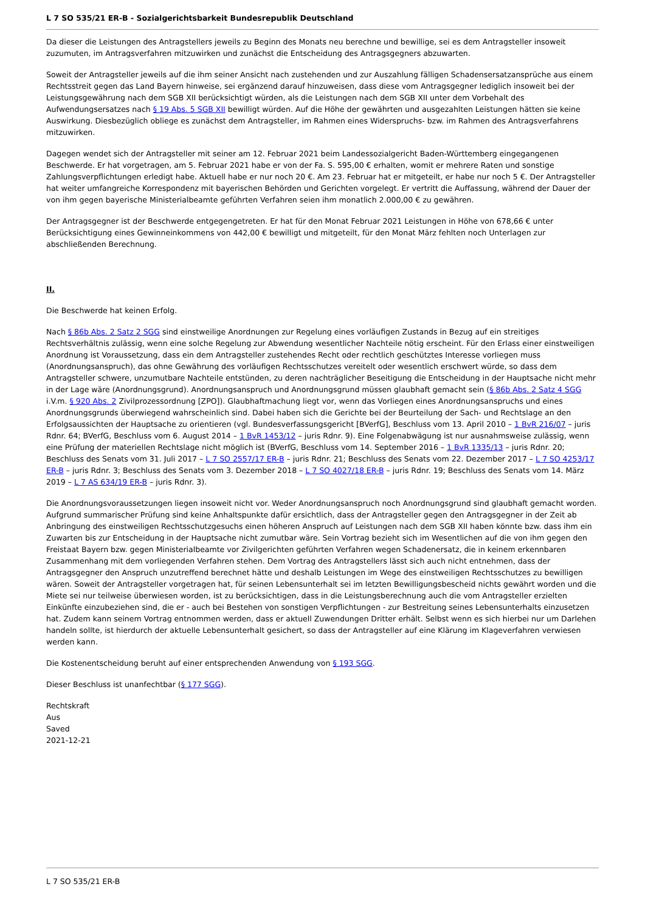L 7 SO 535/21 ER-B - Sozialgerichtsbarkeit Bundesrepublik Deutschland
Da dieser die Leistungen des Antragstellers jeweils zu Beginn des Monats neu berechne und bewillige, sei es dem Antragsteller insoweit zuzumuten, im Antragsverfahren mitzuwirken und zunächst die Entscheidung des Antragsgegners abzuwarten.
Soweit der Antragsteller jeweils auf die ihm seiner Ansicht nach zustehenden und zur Auszahlung fälligen Schadensersatzansprüche aus einem Rechtsstreit gegen das Land Bayern hinweise, sei ergänzend darauf hinzuweisen, dass diese vom Antragsgegner lediglich insoweit bei der Leistungsgewährung nach dem SGB XII berücksichtigt würden, als die Leistungen nach dem SGB XII unter dem Vorbehalt des Aufwendungsersatzes nach § 19 Abs. 5 SGB XII bewilligt würden. Auf die Höhe der gewährten und ausgezahlten Leistungen hätten sie keine Auswirkung. Diesbezüglich obliege es zunächst dem Antragsteller, im Rahmen eines Widerspruchs- bzw. im Rahmen des Antragsverfahrens mitzuwirken.
Dagegen wendet sich der Antragsteller mit seiner am 12. Februar 2021 beim Landessozialgericht Baden-Württemberg eingegangenen Beschwerde. Er hat vorgetragen, am 5. Februar 2021 habe er von der Fa. S. 595,00 € erhalten, womit er mehrere Raten und sonstige Zahlungsverpflichtungen erledigt habe. Aktuell habe er nur noch 20 €. Am 23. Februar hat er mitgeteilt, er habe nur noch 5 €. Der Antragsteller hat weiter umfangreiche Korrespondenz mit bayerischen Behörden und Gerichten vorgelegt. Er vertritt die Auffassung, während der Dauer der von ihm gegen bayerische Ministerialbeamte geführten Verfahren seien ihm monatlich 2.000,00 € zu gewähren.
Der Antragsgegner ist der Beschwerde entgegengetreten. Er hat für den Monat Februar 2021 Leistungen in Höhe von 678,66 € unter Berücksichtigung eines Gewinneinkommens von 442,00 € bewilligt und mitgeteilt, für den Monat März fehlten noch Unterlagen zur abschließenden Berechnung.
II.
Die Beschwerde hat keinen Erfolg.
Nach § 86b Abs. 2 Satz 2 SGG sind einstweilige Anordnungen zur Regelung eines vorläufigen Zustands in Bezug auf ein streitiges Rechtsverhältnis zulässig, wenn eine solche Regelung zur Abwendung wesentlicher Nachteile nötig erscheint. Für den Erlass einer einstweiligen Anordnung ist Voraussetzung, dass ein dem Antragsteller zustehendes Recht oder rechtlich geschütztes Interesse vorliegen muss (Anordnungsanspruch), das ohne Gewährung des vorläufigen Rechtsschutzes vereitelt oder wesentlich erschwert würde, so dass dem Antragsteller schwere, unzumutbare Nachteile entstünden, zu deren nachträglicher Beseitigung die Entscheidung in der Hauptsache nicht mehr in der Lage wäre (Anordnungsgrund). Anordnungsanspruch und Anordnungsgrund müssen glaubhaft gemacht sein (§ 86b Abs. 2 Satz 4 SGG i.V.m. § 920 Abs. 2 Zivilprozessordnung [ZPO]). Glaubhaftmachung liegt vor, wenn das Vorliegen eines Anordnungsanspruchs und eines Anordnungsgrunds überwiegend wahrscheinlich sind. Dabei haben sich die Gerichte bei der Beurteilung der Sach- und Rechtslage an den Erfolgsaussichten der Hauptsache zu orientieren (vgl. Bundesverfassungsgericht [BVerfG], Beschluss vom 13. April 2010 – 1 BvR 216/07 – juris Rdnr. 64; BVerfG, Beschluss vom 6. August 2014 – 1 BvR 1453/12 – juris Rdnr. 9). Eine Folgenabwägung ist nur ausnahmsweise zulässig, wenn eine Prüfung der materiellen Rechtslage nicht möglich ist (BVerfG, Beschluss vom 14. September 2016 – 1 BvR 1335/13 – juris Rdnr. 20; Beschluss des Senats vom 31. Juli 2017 – L 7 SO 2557/17 ER-B – juris Rdnr. 21; Beschluss des Senats vom 22. Dezember 2017 – L 7 SO 4253/17 ER-B – juris Rdnr. 3; Beschluss des Senats vom 3. Dezember 2018 – L 7 SO 4027/18 ER-B – juris Rdnr. 19; Beschluss des Senats vom 14. März 2019 – L 7 AS 634/19 ER-B – juris Rdnr. 3).
Die Anordnungsvoraussetzungen liegen insoweit nicht vor. Weder Anordnungsanspruch noch Anordnungsgrund sind glaubhaft gemacht worden. Aufgrund summarischer Prüfung sind keine Anhaltspunkte dafür ersichtlich, dass der Antragsteller gegen den Antragsgegner in der Zeit ab Anbringung des einstweiligen Rechtsschutzgesuchs einen höheren Anspruch auf Leistungen nach dem SGB XII haben könnte bzw. dass ihm ein Zuwarten bis zur Entscheidung in der Hauptsache nicht zumutbar wäre. Sein Vortrag bezieht sich im Wesentlichen auf die von ihm gegen den Freistaat Bayern bzw. gegen Ministerialbeamte vor Zivilgerichten geführten Verfahren wegen Schadenersatz, die in keinem erkennbaren Zusammenhang mit dem vorliegenden Verfahren stehen. Dem Vortrag des Antragstellers lässt sich auch nicht entnehmen, dass der Antragsgegner den Anspruch unzutreffend berechnet hätte und deshalb Leistungen im Wege des einstweiligen Rechtsschutzes zu bewilligen wären. Soweit der Antragsteller vorgetragen hat, für seinen Lebensunterhalt sei im letzten Bewilligungsbescheid nichts gewährt worden und die Miete sei nur teilweise überwiesen worden, ist zu berücksichtigen, dass in die Leistungsberechnung auch die vom Antragsteller erzielten Einkünfte einzubeziehen sind, die er - auch bei Bestehen von sonstigen Verpflichtungen - zur Bestreitung seines Lebensunterhalts einzusetzen hat. Zudem kann seinem Vortrag entnommen werden, dass er aktuell Zuwendungen Dritter erhält. Selbst wenn es sich hierbei nur um Darlehen handeln sollte, ist hierdurch der aktuelle Lebensunterhalt gesichert, so dass der Antragsteller auf eine Klärung im Klageverfahren verwiesen werden kann.
Die Kostenentscheidung beruht auf einer entsprechenden Anwendung von § 193 SGG.
Dieser Beschluss ist unanfechtbar (§ 177 SGG).
Rechtskraft
Aus
Saved
2021-12-21
L 7 SO 535/21 ER-B